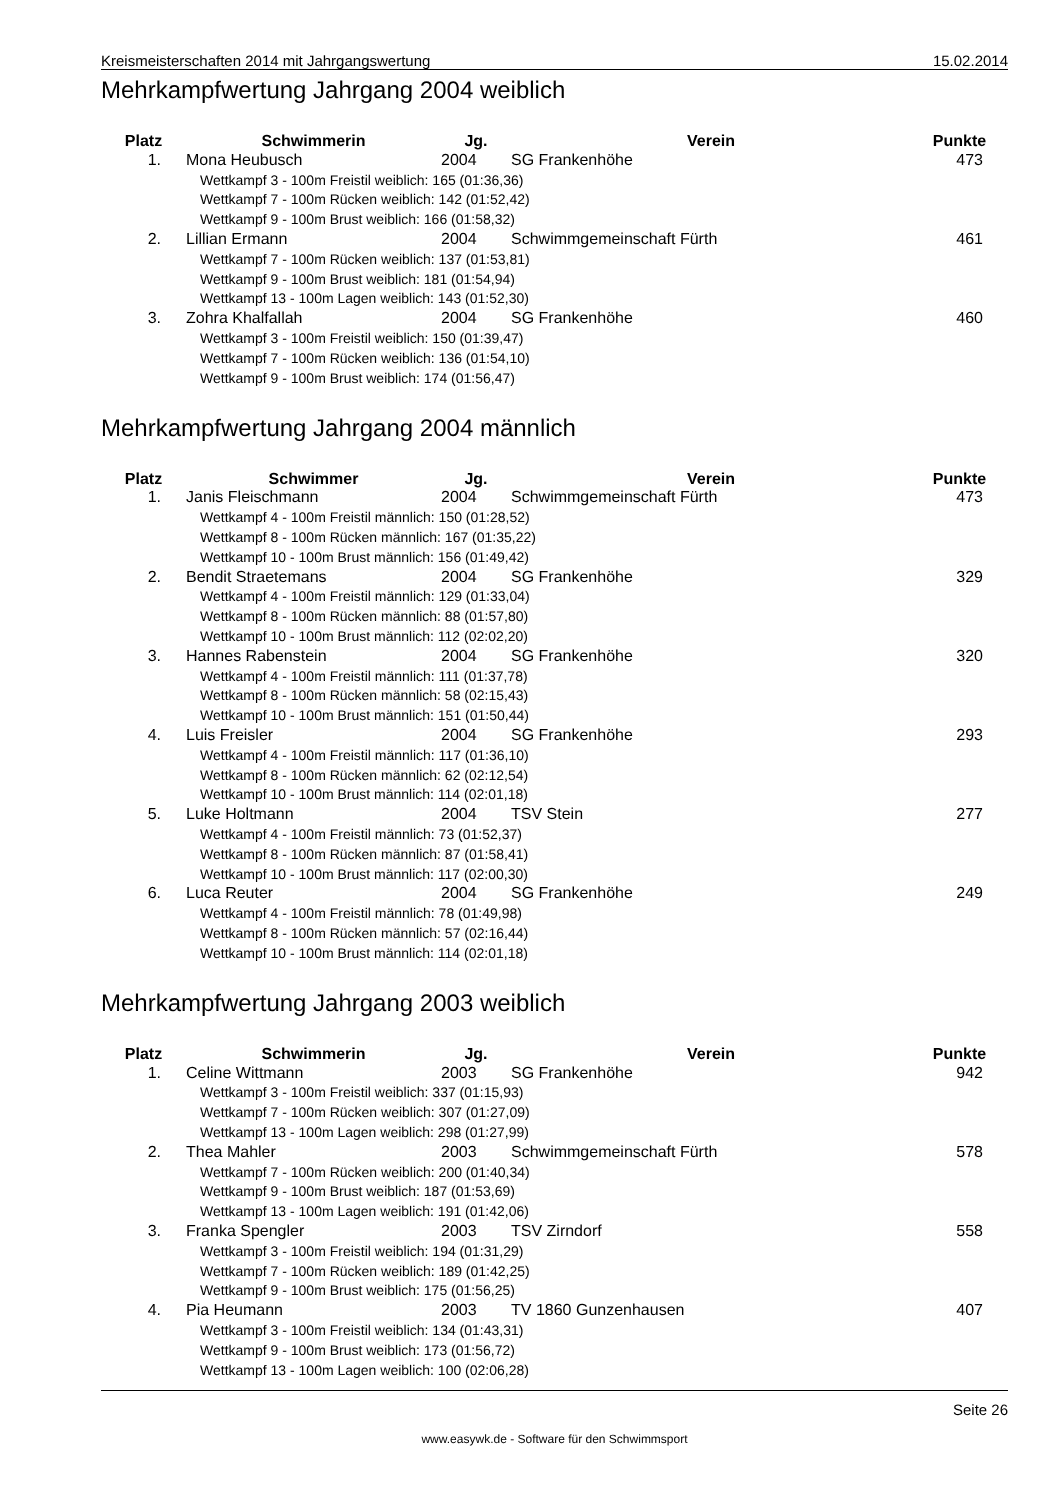Kreismeisterschaften 2014 mit Jahrgangswertung 15.02.2014
Mehrkampfwertung Jahrgang 2004 weiblich
| Platz | Schwimmerin | Jg. | Verein | Punkte |
| --- | --- | --- | --- | --- |
| 1. | Mona Heubusch | 2004 | SG Frankenhöhe | 473 |
| | Wettkampf 3 - 100m Freistil weiblich: 165 (01:36,36) | | | |
| | Wettkampf 7 - 100m Rücken weiblich: 142 (01:52,42) | | | |
| | Wettkampf 9 - 100m Brust weiblich: 166 (01:58,32) | | | |
| 2. | Lillian Ermann | 2004 | Schwimmgemeinschaft Fürth | 461 |
| | Wettkampf 7 - 100m Rücken weiblich: 137 (01:53,81) | | | |
| | Wettkampf 9 - 100m Brust weiblich: 181 (01:54,94) | | | |
| | Wettkampf 13 - 100m Lagen weiblich: 143 (01:52,30) | | | |
| 3. | Zohra Khalfallah | 2004 | SG Frankenhöhe | 460 |
| | Wettkampf 3 - 100m Freistil weiblich: 150 (01:39,47) | | | |
| | Wettkampf 7 - 100m Rücken weiblich: 136 (01:54,10) | | | |
| | Wettkampf 9 - 100m Brust weiblich: 174 (01:56,47) | | | |
Mehrkampfwertung Jahrgang 2004 männlich
| Platz | Schwimmer | Jg. | Verein | Punkte |
| --- | --- | --- | --- | --- |
| 1. | Janis Fleischmann | 2004 | Schwimmgemeinschaft Fürth | 473 |
| | Wettkampf 4 - 100m Freistil männlich: 150 (01:28,52) | | | |
| | Wettkampf 8 - 100m Rücken männlich: 167 (01:35,22) | | | |
| | Wettkampf 10 - 100m Brust männlich: 156 (01:49,42) | | | |
| 2. | Bendit Straetemans | 2004 | SG Frankenhöhe | 329 |
| | Wettkampf 4 - 100m Freistil männlich: 129 (01:33,04) | | | |
| | Wettkampf 8 - 100m Rücken männlich: 88 (01:57,80) | | | |
| | Wettkampf 10 - 100m Brust männlich: 112 (02:02,20) | | | |
| 3. | Hannes Rabenstein | 2004 | SG Frankenhöhe | 320 |
| | Wettkampf 4 - 100m Freistil männlich: 111 (01:37,78) | | | |
| | Wettkampf 8 - 100m Rücken männlich: 58 (02:15,43) | | | |
| | Wettkampf 10 - 100m Brust männlich: 151 (01:50,44) | | | |
| 4. | Luis Freisler | 2004 | SG Frankenhöhe | 293 |
| | Wettkampf 4 - 100m Freistil männlich: 117 (01:36,10) | | | |
| | Wettkampf 8 - 100m Rücken männlich: 62 (02:12,54) | | | |
| | Wettkampf 10 - 100m Brust männlich: 114 (02:01,18) | | | |
| 5. | Luke Holtmann | 2004 | TSV Stein | 277 |
| | Wettkampf 4 - 100m Freistil männlich: 73 (01:52,37) | | | |
| | Wettkampf 8 - 100m Rücken männlich: 87 (01:58,41) | | | |
| | Wettkampf 10 - 100m Brust männlich: 117 (02:00,30) | | | |
| 6. | Luca Reuter | 2004 | SG Frankenhöhe | 249 |
| | Wettkampf 4 - 100m Freistil männlich: 78 (01:49,98) | | | |
| | Wettkampf 8 - 100m Rücken männlich: 57 (02:16,44) | | | |
| | Wettkampf 10 - 100m Brust männlich: 114 (02:01,18) | | | |
Mehrkampfwertung Jahrgang 2003 weiblich
| Platz | Schwimmerin | Jg. | Verein | Punkte |
| --- | --- | --- | --- | --- |
| 1. | Celine Wittmann | 2003 | SG Frankenhöhe | 942 |
| | Wettkampf 3 - 100m Freistil weiblich: 337 (01:15,93) | | | |
| | Wettkampf 7 - 100m Rücken weiblich: 307 (01:27,09) | | | |
| | Wettkampf 13 - 100m Lagen weiblich: 298 (01:27,99) | | | |
| 2. | Thea Mahler | 2003 | Schwimmgemeinschaft Fürth | 578 |
| | Wettkampf 7 - 100m Rücken weiblich: 200 (01:40,34) | | | |
| | Wettkampf 9 - 100m Brust weiblich: 187 (01:53,69) | | | |
| | Wettkampf 13 - 100m Lagen weiblich: 191 (01:42,06) | | | |
| 3. | Franka Spengler | 2003 | TSV Zirndorf | 558 |
| | Wettkampf 3 - 100m Freistil weiblich: 194 (01:31,29) | | | |
| | Wettkampf 7 - 100m Rücken weiblich: 189 (01:42,25) | | | |
| | Wettkampf 9 - 100m Brust weiblich: 175 (01:56,25) | | | |
| 4. | Pia Heumann | 2003 | TV 1860 Gunzenhausen | 407 |
| | Wettkampf 3 - 100m Freistil weiblich: 134 (01:43,31) | | | |
| | Wettkampf 9 - 100m Brust weiblich: 173 (01:56,72) | | | |
| | Wettkampf 13 - 100m Lagen weiblich: 100 (02:06,28) | | | |
Seite 26
www.easywk.de - Software für den Schwimmsport